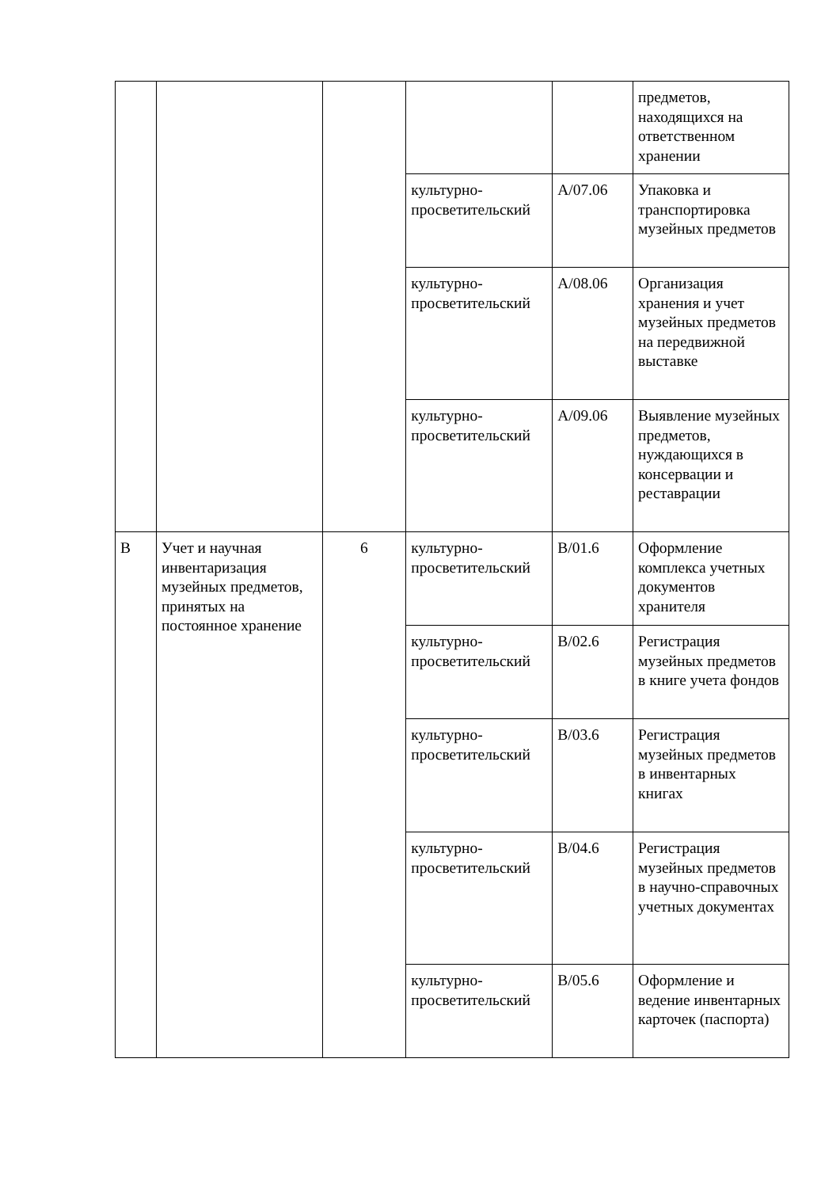| | | | | | предметов, находящихся на ответственном хранении |
| | | | культурно-просветительский | A/07.06 | Упаковка и транспортировка музейных предметов |
| | | | культурно-просветительский | A/08.06 | Организация хранения и учет музейных предметов на передвижной выставке |
| | | | культурно-просветительский | A/09.06 | Выявление музейных предметов, нуждающихся в консервации и реставрации |
| B | Учет и научная инвентаризация музейных предметов, принятых на постоянное хранение | 6 | культурно-просветительский | B/01.6 | Оформление комплекса учетных документов хранителя |
| | | | культурно-просветительский | B/02.6 | Регистрация музейных предметов в книге учета фондов |
| | | | культурно-просветительский | B/03.6 | Регистрация музейных предметов в инвентарных книгах |
| | | | культурно-просветительский | B/04.6 | Регистрация музейных предметов в научно-справочных учетных документах |
| | | | культурно-просветительский | B/05.6 | Оформление и ведение инвентарных карточек (паспорта) |